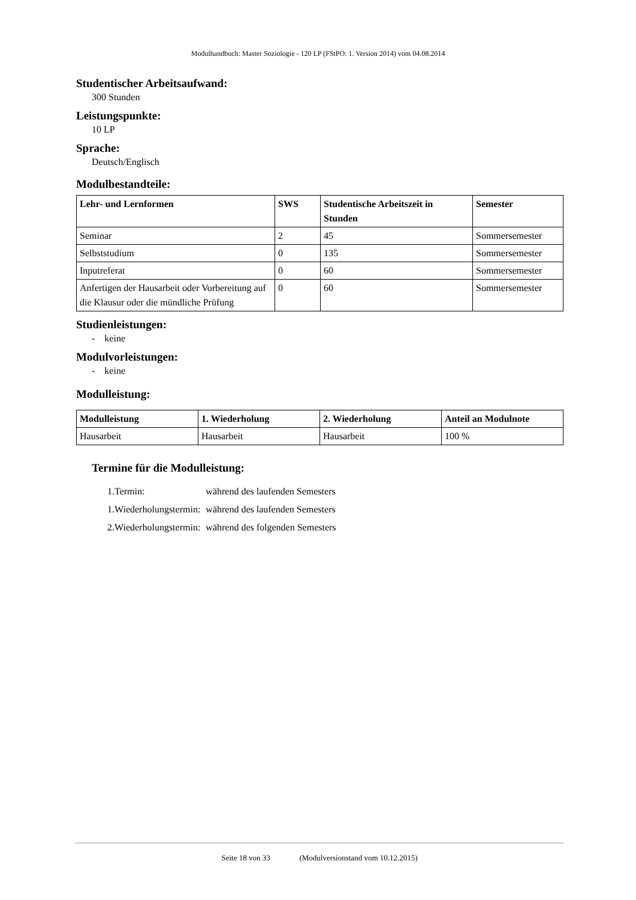Modulhandbuch: Master Soziologie - 120 LP (FStPO: 1. Version 2014) vom 04.08.2014
Studentischer Arbeitsaufwand:
300 Stunden
Leistungspunkte:
10 LP
Sprache:
Deutsch/Englisch
Modulbestandteile:
| Lehr- und Lernformen | SWS | Studentische Arbeitszeit in Stunden | Semester |
| --- | --- | --- | --- |
| Seminar | 2 | 45 | Sommersemester |
| Selbststudium | 0 | 135 | Sommersemester |
| Inputreferat | 0 | 60 | Sommersemester |
| Anfertigen der Hausarbeit oder Vorbereitung auf die Klausur oder die mündliche Prüfung | 0 | 60 | Sommersemester |
Studienleistungen:
- keine
Modulvorleistungen:
- keine
Modulleistung:
| Modulleistung | 1. Wiederholung | 2. Wiederholung | Anteil an Modulnote |
| --- | --- | --- | --- |
| Hausarbeit | Hausarbeit | Hausarbeit | 100 % |
Termine für die Modulleistung:
| 1.Termin: | während des laufenden Semesters |
| 1.Wiederholungstermin: | während des laufenden Semesters |
| 2.Wiederholungstermin: | während des folgenden Semesters |
Seite 18 von 33 (Modulversionstand vom 10.12.2015)